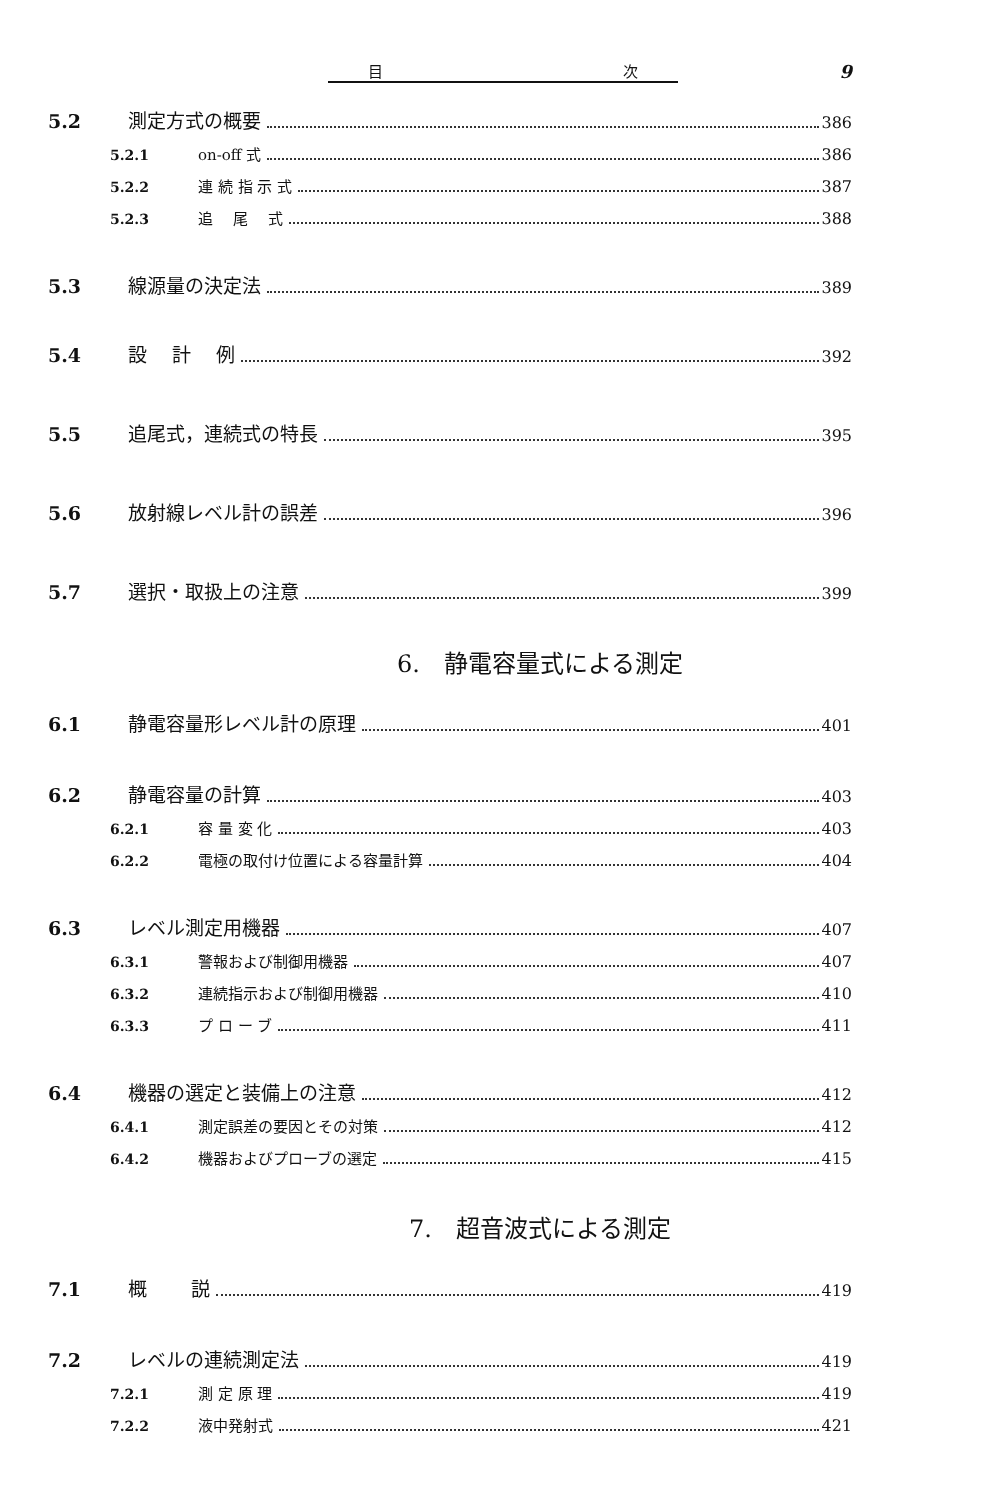目 次
9
5.2 測定方式の概要 386
5.2.1 on-off 式 386
5.2.2 連 続 指 示 式 387
5.2.3 追　 尾　 式 388
5.3 線源量の決定法 389
5.4 設　 計　 例 392
5.5 追尾式，連続式の特長 395
5.6 放射線レベル計の誤差 396
5.7 選択・取扱上の注意 399
6.　静電容量式による測定
6.1 静電容量形レベル計の原理 401
6.2 静電容量の計算 403
6.2.1 容 量 変 化 403
6.2.2 電極の取付け位置による容量計算 404
6.3 レベル測定用機器 407
6.3.1 警報および制御用機器 407
6.3.2 連続指示および制御用機器 410
6.3.3 プ ロ ー ブ 411
6.4 機器の選定と装備上の注意 412
6.4.1 測定誤差の要因とその対策 412
6.4.2 機器およびプローブの選定 415
7.　超音波式による測定
7.1 概　　 説 419
7.2 レベルの連続測定法 419
7.2.1 測 定 原 理 419
7.2.2 液中発射式 421